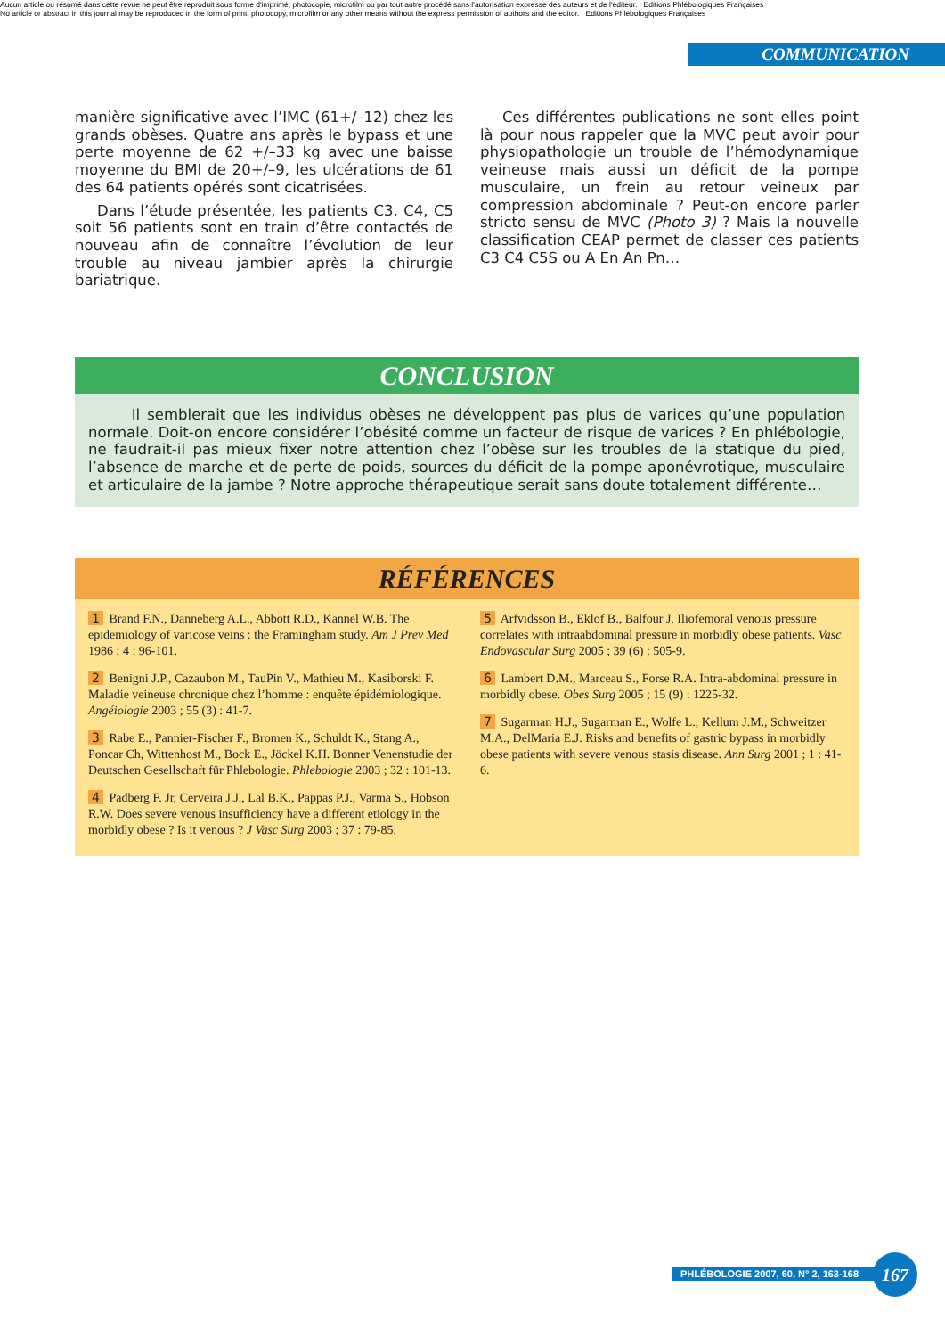Aucun article ou résumé dans cette revue ne peut être reproduit sous forme d'imprimé, photocopie, microfilm ou par tout autre procédé sans l'autorisation expresse des auteurs et de l'éditeur. Editions Phlébologiques Françaises
No article or abstract in this journal may be reproduced in the form of print, photocopy, microfilm or any other means without the express permission of authors and the editor. Editions Phlébologiques Françaises
COMMUNICATION
manière significative avec l’IMC (61+/–12) chez les grands obèses. Quatre ans après le bypass et une perte moyenne de 62 +/–33 kg avec une baisse moyenne du BMI de 20+/–9, les ulcérations de 61 des 64 patients opérés sont cicatrisées.
Dans l’étude présentée, les patients C3, C4, C5 soit 56 patients sont en train d’être contactés de nouveau afin de connaître l’évolution de leur trouble au niveau jambier après la chirurgie bariatrique.
Ces différentes publications ne sont–elles point là pour nous rappeler que la MVC peut avoir pour physiopathologie un trouble de l’hémodynamique veineuse mais aussi un déficit de la pompe musculaire, un frein au retour veineux par compression abdominale ? Peut-on encore parler stricto sensu de MVC (Photo 3) ? Mais la nouvelle classification CEAP permet de classer ces patients C3 C4 C5S ou A En An Pn…
CONCLUSION
Il semblerait que les individus obèses ne développent pas plus de varices qu’une population normale. Doit-on encore considérer l’obésité comme un facteur de risque de varices ? En phlébologie, ne faudrait-il pas mieux fixer notre attention chez l’obèse sur les troubles de la statique du pied, l’absence de marche et de perte de poids, sources du déficit de la pompe aponévrotique, musculaire et articulaire de la jambe ? Notre approche thérapeutique serait sans doute totalement différente…
RÉFÉRENCES
1 Brand F.N., Danneberg A.L., Abbott R.D., Kannel W.B. The epidemiology of varicose veins : the Framingham study. Am J Prev Med 1986 ; 4 : 96-101.
2 Benigni J.P., Cazaubon M., TauPin V., Mathieu M., Kasiborski F. Maladie veineuse chronique chez l’homme : enquête épidémiologique. Angéiologie 2003 ; 55 (3) : 41-7.
3 Rabe E., Pannier-Fischer F., Bromen K., Schuldt K., Stang A., Poncar Ch, Wittenhost M., Bock E., Jöckel K.H. Bonner Venenstudie der Deutschen Gesellschaft für Phlebologie. Phlebologie 2003 ; 32 : 101-13.
4 Padberg F. Jr, Cerveira J.J., Lal B.K., Pappas P.J., Varma S., Hobson R.W. Does severe venous insufficiency have a different etiology in the morbidly obese ? Is it venous ? J Vasc Surg 2003 ; 37 : 79-85.
5 Arfvidsson B., Eklof B., Balfour J. Iliofemoral venous pressure correlates with intraabdominal pressure in morbidly obese patients. Vasc Endovascular Surg 2005 ; 39 (6) : 505-9.
6 Lambert D.M., Marceau S., Forse R.A. Intra-abdominal pressure in morbidly obese. Obes Surg 2005 ; 15 (9) : 1225-32.
7 Sugarman H.J., Sugarman E., Wolfe L., Kellum J.M., Schweitzer M.A., DelMaria E.J. Risks and benefits of gastric bypass in morbidly obese patients with severe venous stasis disease. Ann Surg 2001 ; 1 : 41-6.
PHLÉBOLOGIE 2007, 60, N° 2, 163-168
167